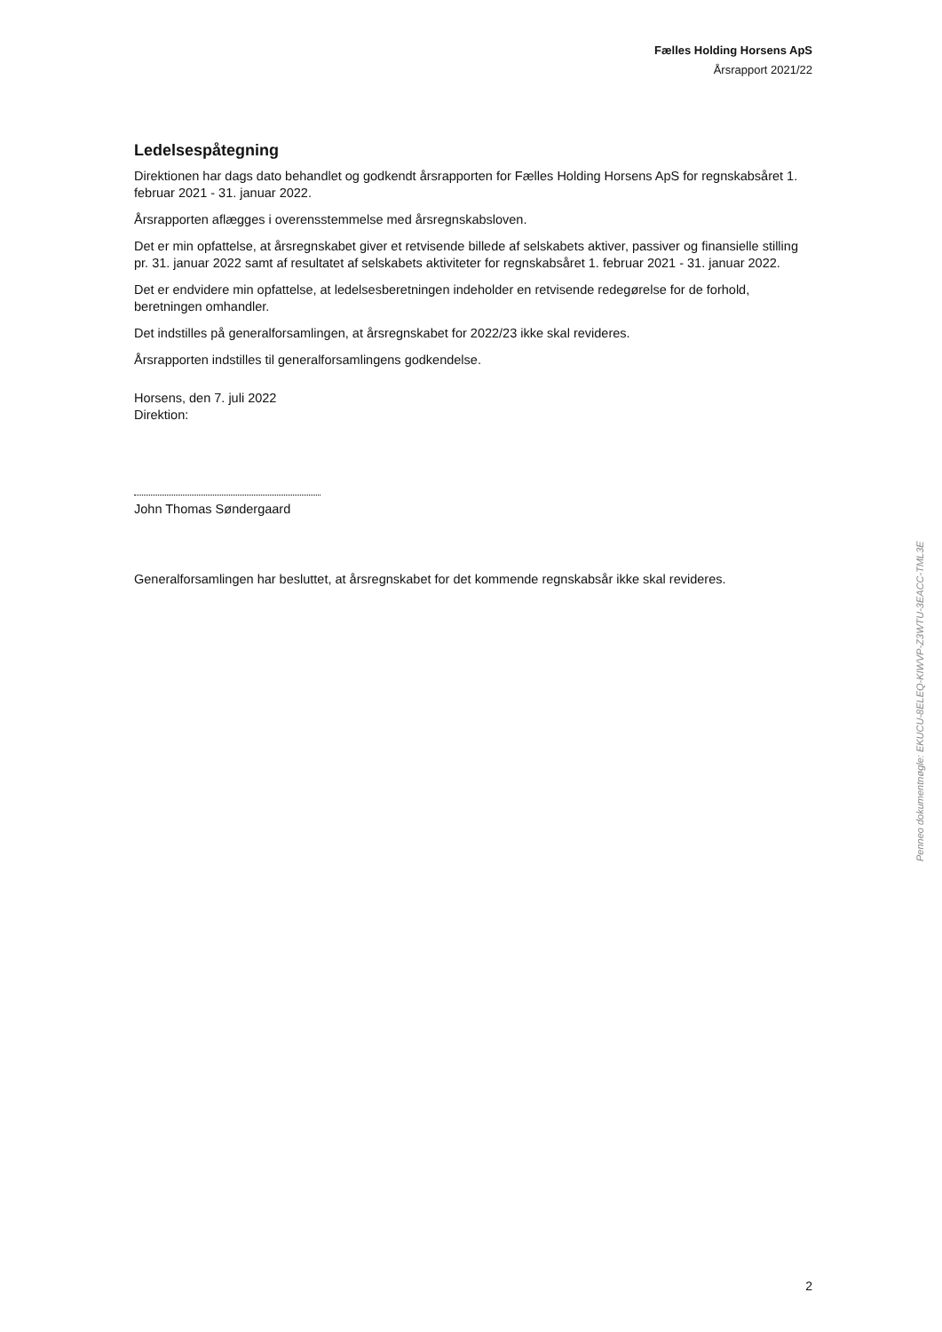Fælles Holding Horsens ApS
Årsrapport 2021/22
Ledelsespåtegning
Direktionen har dags dato behandlet og godkendt årsrapporten for Fælles Holding Horsens ApS for regnskabsåret 1. februar 2021 - 31. januar 2022.
Årsrapporten aflægges i overensstemmelse med årsregnskabsloven.
Det er min opfattelse, at årsregnskabet giver et retvisende billede af selskabets aktiver, passiver og finansielle stilling pr. 31. januar 2022 samt af resultatet af selskabets aktiviteter for regnskabsåret 1. februar 2021 - 31. januar 2022.
Det er endvidere min opfattelse, at ledelsesberetningen indeholder en retvisende redegørelse for de forhold, beretningen omhandler.
Det indstilles på generalforsamlingen, at årsregnskabet for 2022/23 ikke skal revideres.
Årsrapporten indstilles til generalforsamlingens godkendelse.
Horsens, den 7. juli 2022
Direktion:
John Thomas Søndergaard
Generalforsamlingen har besluttet, at årsregnskabet for det kommende regnskabsår ikke skal revideres.
Penneo dokumentnøgle: EKUCU-8ELEQ-KIWVP-Z3WTU-3EACC-TML3E
2